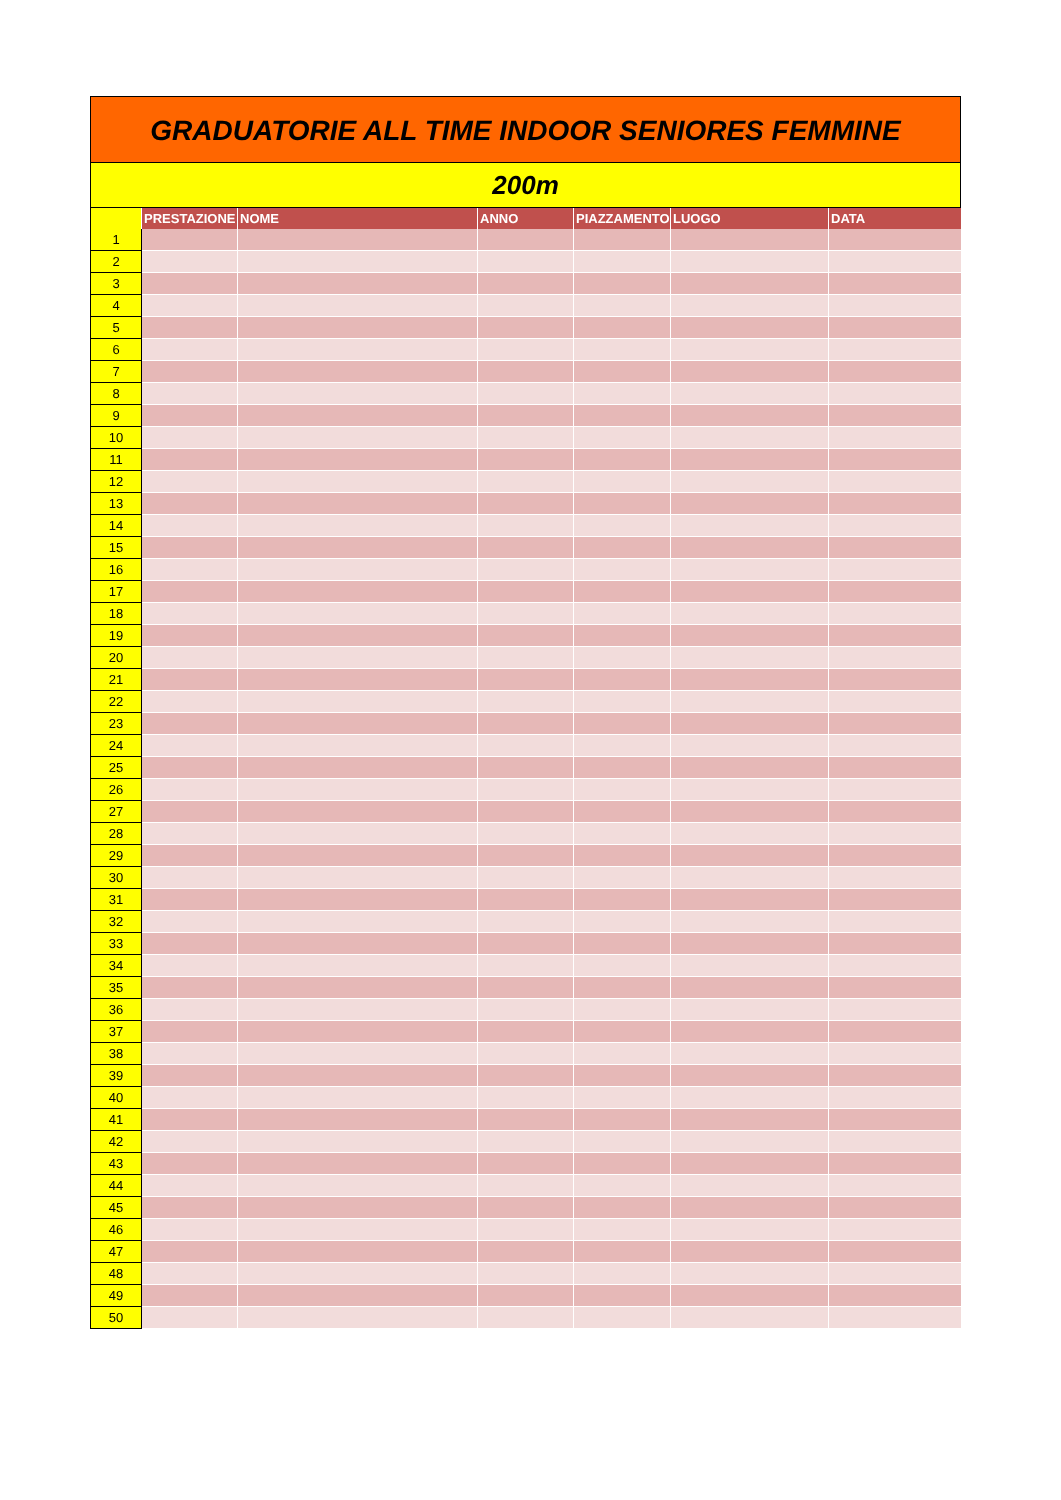GRADUATORIE ALL TIME INDOOR SENIORES FEMMINE
200m
| | PRESTAZIONE | NOME | ANNO | PIAZZAMENTO | LUOGO | DATA |
| --- | --- | --- | --- | --- | --- | --- |
| 1 | | | | | | |
| 2 | | | | | | |
| 3 | | | | | | |
| 4 | | | | | | |
| 5 | | | | | | |
| 6 | | | | | | |
| 7 | | | | | | |
| 8 | | | | | | |
| 9 | | | | | | |
| 10 | | | | | | |
| 11 | | | | | | |
| 12 | | | | | | |
| 13 | | | | | | |
| 14 | | | | | | |
| 15 | | | | | | |
| 16 | | | | | | |
| 17 | | | | | | |
| 18 | | | | | | |
| 19 | | | | | | |
| 20 | | | | | | |
| 21 | | | | | | |
| 22 | | | | | | |
| 23 | | | | | | |
| 24 | | | | | | |
| 25 | | | | | | |
| 26 | | | | | | |
| 27 | | | | | | |
| 28 | | | | | | |
| 29 | | | | | | |
| 30 | | | | | | |
| 31 | | | | | | |
| 32 | | | | | | |
| 33 | | | | | | |
| 34 | | | | | | |
| 35 | | | | | | |
| 36 | | | | | | |
| 37 | | | | | | |
| 38 | | | | | | |
| 39 | | | | | | |
| 40 | | | | | | |
| 41 | | | | | | |
| 42 | | | | | | |
| 43 | | | | | | |
| 44 | | | | | | |
| 45 | | | | | | |
| 46 | | | | | | |
| 47 | | | | | | |
| 48 | | | | | | |
| 49 | | | | | | |
| 50 | | | | | | |